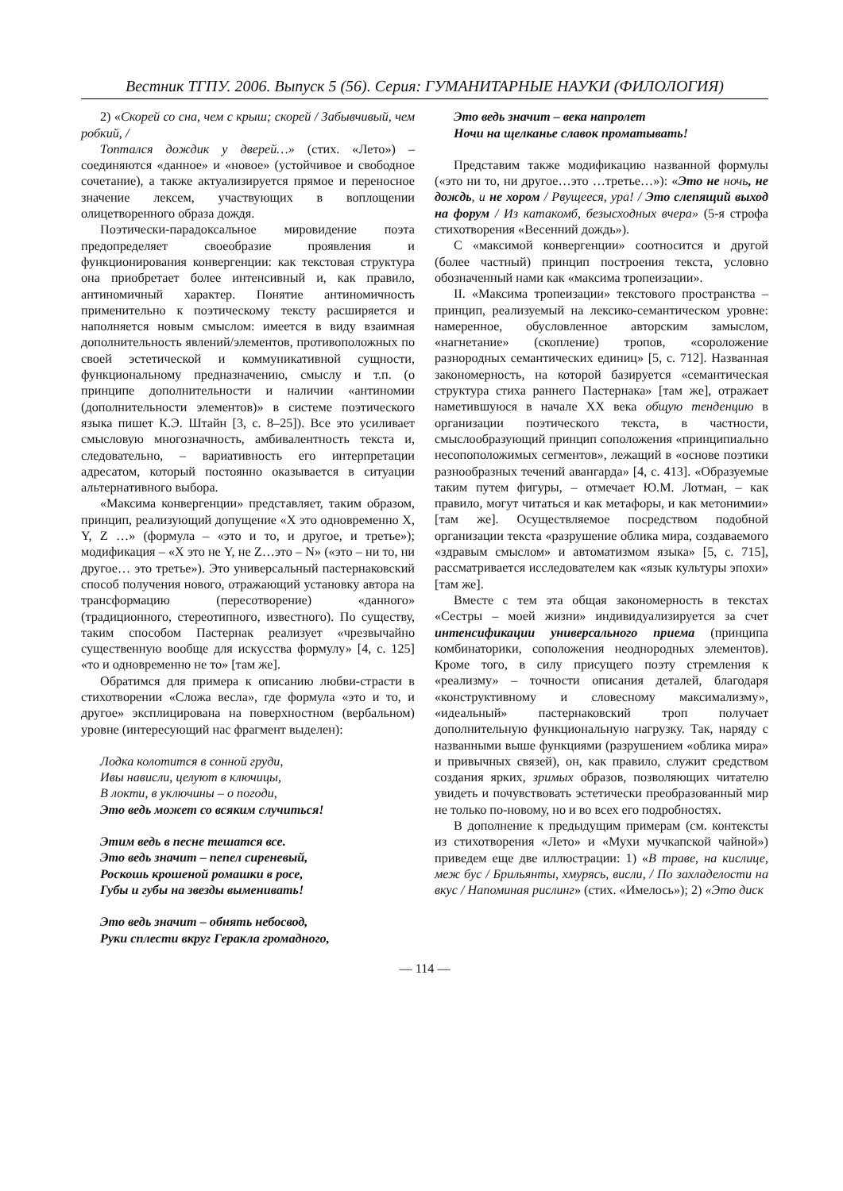Вестник ТГПУ. 2006. Выпуск 5 (56). Серия: ГУМАНИТАРНЫЕ НАУКИ (ФИЛОЛОГИЯ)
2) «Скорей со сна, чем с крыш; скорей / Забывчивый, чем робкий, /
Топтался дождик у дверей…» (стих. «Лето») – соединяются «данное» и «новое» (устойчивое и свободное сочетание), а также актуализируется прямое и переносное значение лексем, участвующих в воплощении олицетворенного образа дождя.
Поэтически-парадоксальное мировидение поэта предопределяет своеобразие проявления и функционирования конвергенции: как текстовая структура она приобретает более интенсивный и, как правило, антиномичный характер. Понятие антиномичность применительно к поэтическому тексту расширяется и наполняется новым смыслом: имеется в виду взаимная дополнительность явлений/элементов, противоположных по своей эстетической и коммуникативной сущности, функциональному предназначению, смыслу и т.п. (о принципе дополнительности и наличии «антиномии (дополнительности элементов)» в системе поэтического языка пишет К.Э. Штайн [3, с. 8–25]). Все это усиливает смысловую многозначность, амбивалентность текста и, следовательно, – вариативность его интерпретации адресатом, который постоянно оказывается в ситуации альтернативного выбора.
«Максима конвергенции» представляет, таким образом, принцип, реализующий допущение «X это одновременно X, Y, Z …» (формула – «это и то, и другое, и третье»); модификация – «X это не Y, не Z…это – N» («это – ни то, ни другое… это третье»). Это универсальный пастернаковский способ получения нового, отражающий установку автора на трансформацию (пересотворение) «данного» (традиционного, стереотипного, известного). По существу, таким способом Пастернак реализует «чрезвычайно существенную вообще для искусства формулу» [4, с. 125] «то и одновременно не то» [там же].
Обратимся для примера к описанию любви-страсти в стихотворении «Сложа весла», где формула «это и то, и другое» эксплицирована на поверхностном (вербальном) уровне (интересующий нас фрагмент выделен):
Лодка колотится в сонной груди,
Ивы нависли, целуют в ключицы,
В локти, в уключины – о погоди,
Это ведь может со всяким случиться!
Этим ведь в песне тешатся все.
Это ведь значит – пепел сиреневый,
Роскошь крошеной ромашки в росе,
Губы и губы на звезды выменивать!
Это ведь значит – обнять небосвод,
Руки сплести вкруг Геракла громадного,
Это ведь значит – века напролет
Ночи на щелканье славок проматывать!
Представим также модификацию названной формулы («это ни то, ни другое…это …третье…»): «Это не ночь, не дождь, и не хором / Рвущееся, ура! / Это слепящий выход на форум / Из катакомб, безысходных вчера» (5-я строфа стихотворения «Весенний дождь»).
С «максимой конвергенции» соотносится и другой (более частный) принцип построения текста, условно обозначенный нами как «максима тропеизации».
II. «Максима тропеизации» текстового пространства – принцип, реализуемый на лексико-семантическом уровне: намеренное, обусловленное авторским замыслом, «нагнетание» (скопление) тропов, «сopоложение разнородных семантических единиц» [5, с. 712]. Названная закономерность, на которой базируется «семантическая структура стиха раннего Пастернака» [там же], отражает наметившуюся в начале XX века общую тенденцию в организации поэтического текста, в частности, смыслообразующий принцип соположения «принципиально несопоположимых сегментов», лежащий в «основе поэтики разнообразных течений авангарда» [4, с. 413]. «Образуемые таким путем фигуры, – отмечает Ю.М. Лотман, – как правило, могут читаться и как метафоры, и как метонимии» [там же]. Осуществляемое посредством подобной организации текста «разрушение облика мира, создаваемого «здравым смыслом» и автоматизмом языка» [5, с. 715], рассматривается исследователем как «язык культуры эпохи» [там же].
Вместе с тем эта общая закономерность в текстах «Сестры – моей жизни» индивидуализируется за счет интенсификации универсального приема (принципа комбинаторики, соположения неоднородных элементов). Кроме того, в силу присущего поэту стремления к «реализму» – точности описания деталей, благодаря «конструктивному и словесному максимализму», «идеальный» пастернаковский троп получает дополнительную функциональную нагрузку. Так, наряду с названными выше функциями (разрушением «облика мира» и привычных связей), он, как правило, служит средством создания ярких, зримых образов, позволяющих читателю увидеть и почувствовать эстетически преобразованный мир не только по-новому, но и во всех его подробностях.
В дополнение к предыдущим примерам (см. контексты из стихотворения «Лето» и «Мухи мучкапской чайной») приведем еще две иллюстрации: 1) «В траве, на кислице, меж бус / Брильянты, хмурясь, висли, / По захладелости на вкус / Напоминая рислинг» (стих. «Имелось»); 2) «Это диск
— 114 —